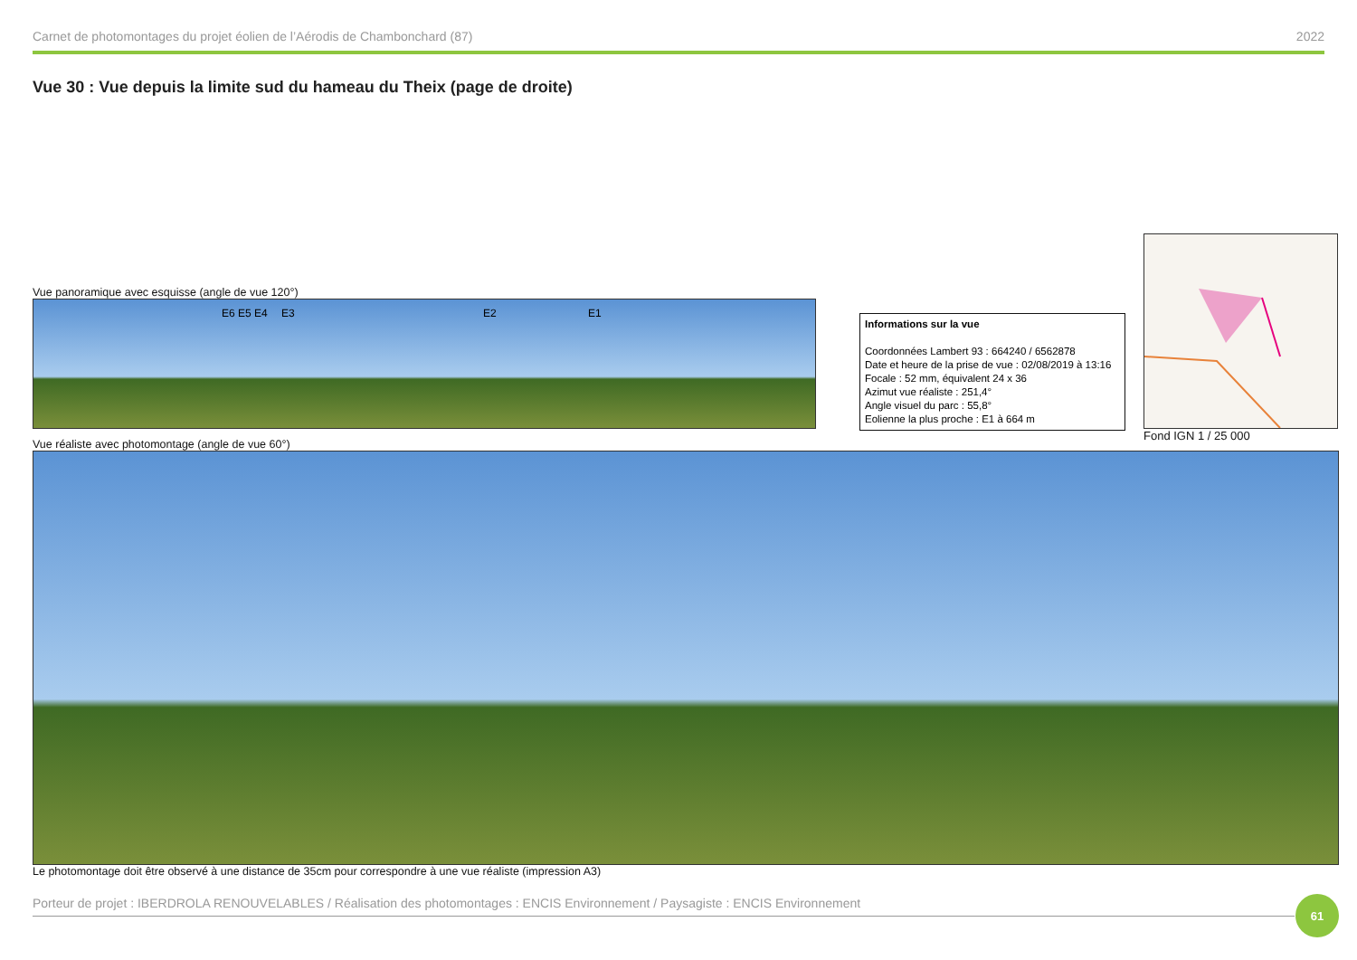Carnet de photomontages du projet éolien de l’Aérodis de Chambonchard (87) 2022
Vue 30 : Vue depuis la limite sud du hameau du Theix (page de droite)
Vue panoramique avec esquisse (angle de vue 120°)
E6 E5 E4 E3 E2 E1
Informations sur la vue
Coordonnées Lambert 93 : 664240 / 6562878
Date et heure de la prise de vue : 02/08/2019 à 13:16
Focale : 52 mm, équivalent 24 x 36
Azimut vue réaliste : 251,4°
Angle visuel du parc : 55,8°
Eolienne la plus proche : E1 à 664 m
Fond IGN 1 / 25 000
Vue réaliste avec photomontage (angle de vue 60°)
Le photomontage doit être observé à une distance de 35cm pour correspondre à une vue réaliste (impression A3)
Porteur de projet : IBERDROLA RENOUVELABLES / Réalisation des photomontages : ENCIS Environnement / Paysagiste : ENCIS Environnement 61